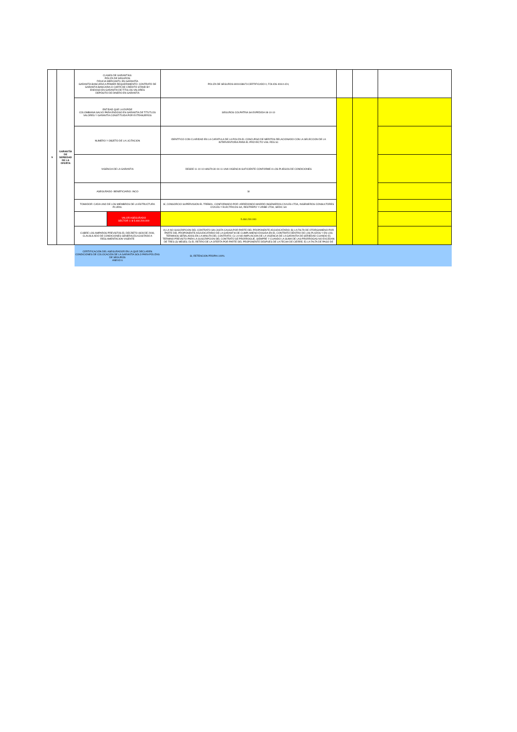| 9 | GARANTÍA DE SERIEDAD DE LA OFERTA | CLASES DE GARANTÍAS: PÓLIZA DE SEGUROS FIDUCIA MERCANTIL EN GARANTÍA GARANTÍA BANCARIA A PRIMER REQUERIMIENTO: CONTRATO DE GARANTIA BANCARIA O CARTA DE CRÉDITO STAND BY ENDOSO EN GARANTÍA DE TÍTULOS VALORES DEPÓSITO DE DINERO EN GARANTÍA | | POLIZA DE SEGUROS 8001038673 CERTIFICADO 0, FOLIOS 408 A 424, | | | |
| | | ENTIDAD QUE LA EXPIDE COLOMBIANA SALVO PARA ENDOSO EN GARANTÍA DE TÍTUTLOS VALORES Y GARANTÍA CONSTITUIDA POR EXTRANJEROS | | SEGUROS COLPATRIA SA EXPEDIDA 08-10-10 | | | |
| | | NUMERO Y OBJETO DE LA LICITACION | | IDENTFICO CON CLARIDAD EN LA CARATULA DE LA POLIZA EL CONCURSO DE MERITOS RELACIONADO CON LA SELECCION DE LA INTERVENTORIA PARA EL PROYECTO VIAL RDS S1 | | | |
| | | VIGENCIA DE LA GARANTIA | | DESDE 11-10-10 HASTA 30-04-11 UNA VIGENCIA SUFICIENTE CONFORME A LOS PLIEGOS DE CONDICIONES | | | |
| | | ASEGURADO- BENEFICIARIO: INCO | | SI | | | |
| | | TOMADOR: CADA UNO DE LOS MIEMBROS DE LA ESTRUCTURA PLURAL | | SÍ, CONSORCIO SUPERVISION EL TREBOL, CONFORMADO POR: ARREDONDO MADRID INGENIEROS CIVILES LTDA, INGENIEROS CONSULTORES CIVILES Y ELECTRICOS SA, RESTREPO Y URIBE LTDA, SEDIC SA | | | |
| | | | VALOR ASEGURADO SECTOR 1: $ 5.460.200.000 | 5.460.200.000 | | | |
| | | CUBRE LOS AMPAROS PREVISTOS EL DECRETO 4828 DE 2008, CLAUSULADO DE CONDICIONES GENERALES AJUSTADO A REGLAMENTACION VIGENTE | | A) LA NO SUSCRIPCION DEL CONTRATO SIN JUSTA CAUSA POR PARTE DEL PROPONENTE ADJUDICATARIO; B) LA FALTA DE OTORGAMIENO POR PARTE DEL PROPONENTE ADJUDICATARIO DE LA GARANTIA DE CUMPLIMIENO EXIGIDA EN EL CONTRATO DENTRO DE LOS PLAZOS Y EN LOS TERMINOS SEÑALADOS EN LA MINUTA DEL CONTRATO; C) LA NO AMPLIACION DE LA VIGENCIA DE LA GARANTIA DE SERIEDAD CUANDO EL TERMINO PREVISTO PARA LA SUSCRIPCION DEL CONTRATO SE PRORROGUE, SIEMPRE Y CUANDO LA SUMA DE LAS PRORROGAS NO EXCEDAN DE TRES (3) MESES; D) EL RETIRO DE LA OFERTA POR PARTE DEL PROPONENTE DESPUES DE LA FECHA DE CIERRE; E) LA FALTA DE PAGO DE | | | |
| | | CERTIFICACIÓN DEL ASEGURADOR EN LA QUE DECLAREN CONDICIONES DE COLOCACIÓN DE LA GARANTÍA SOLO PARA PÓLIZAS DE SEGUROS ANEXO 6 | | SI, RETENCION PROPIA 100% | | | |